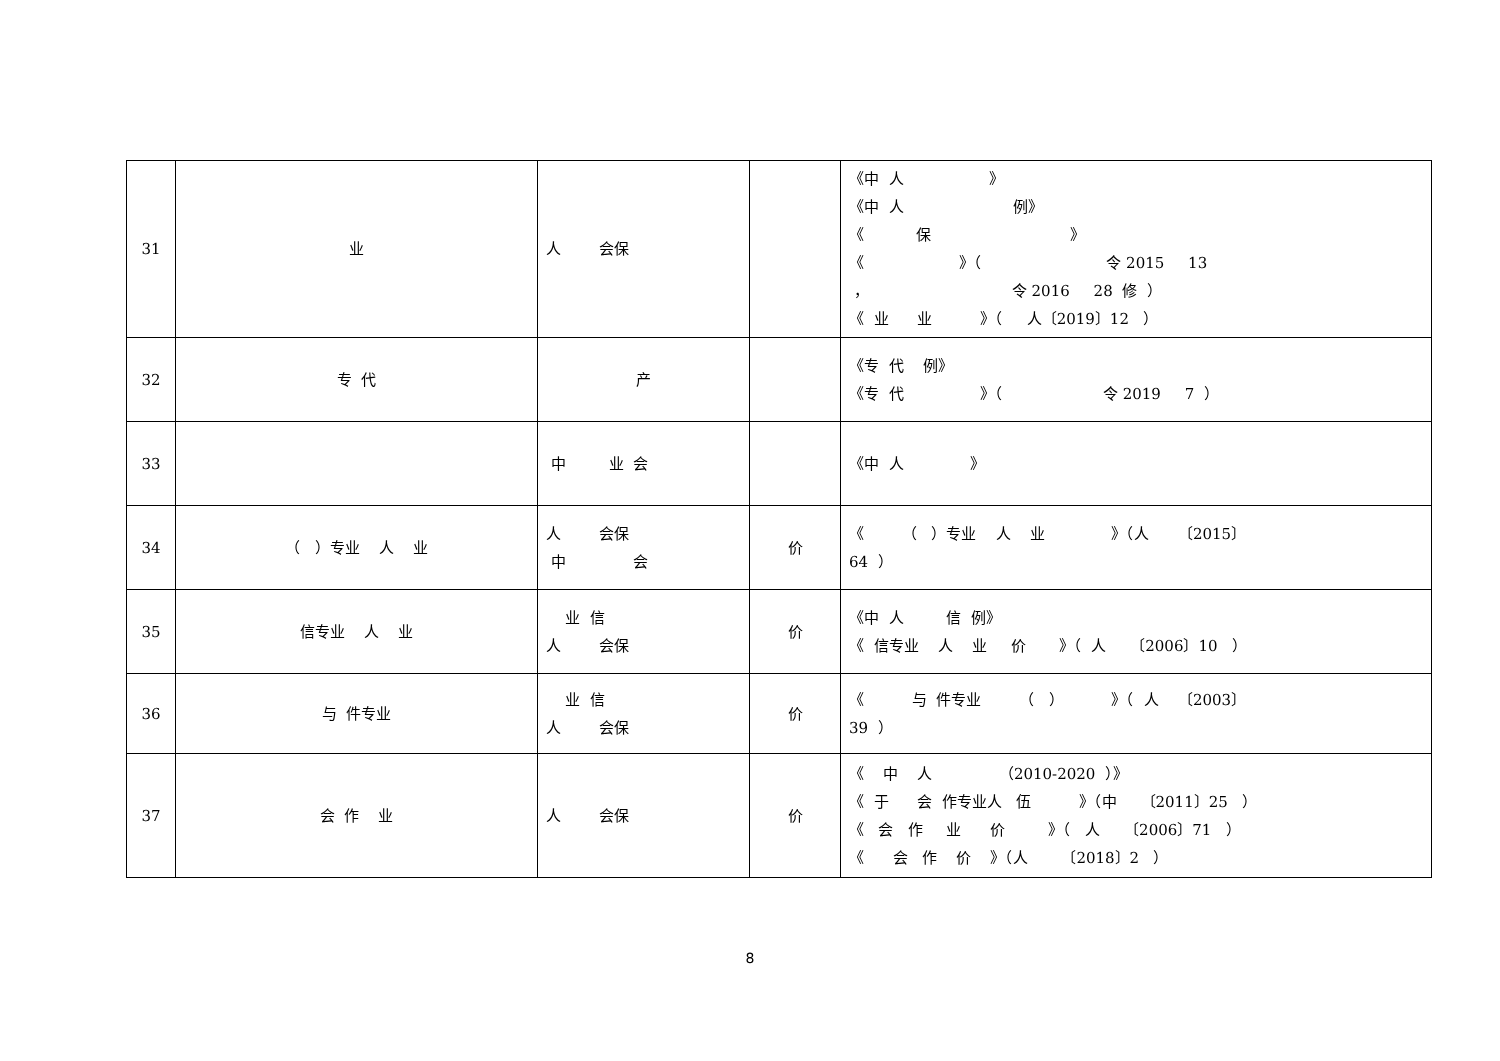| 31 | 业 | 人 会保 | | 《中 人 》 《中 人 例》 《 保 》 《 》（ 令 2015 13 ， 令 2016 28 修 ） 《 业 业 》（ 人〔2019〕12 ） |
| 32 | 专 代 | 产 | | 《专 代 例》 《专 代 》（ 令 2019 7 ） |
| 33 | | 中 业 会 | | 《中 人 》 |
| 34 | （ ）专业 人 业 | 人 会保 中 会 | 价 | 《 （ ）专业 人 业 》（人 〔2015〕 64 ） |
| 35 | 信专业 人 业 | 业 信 人 会保 | 价 | 《中 人 信 例》 《 信专业 人 业 价 》（ 人 〔2006〕10 ） |
| 36 | 与 件专业 | 业 信 人 会保 | 价 | 《 与 件专业 （ ） 》（ 人 〔2003〕 39 ） |
| 37 | 会 作 业 | 人 会保 | 价 | 《 中 人 （2010-2020 ）》 《 于 会 作专业人 伍 》（中 〔2011〕25 ） 《 会 作 业 价 》（ 人 〔2006〕71 ） 《 会 作 价 》（人 〔2018〕2 ） |
8